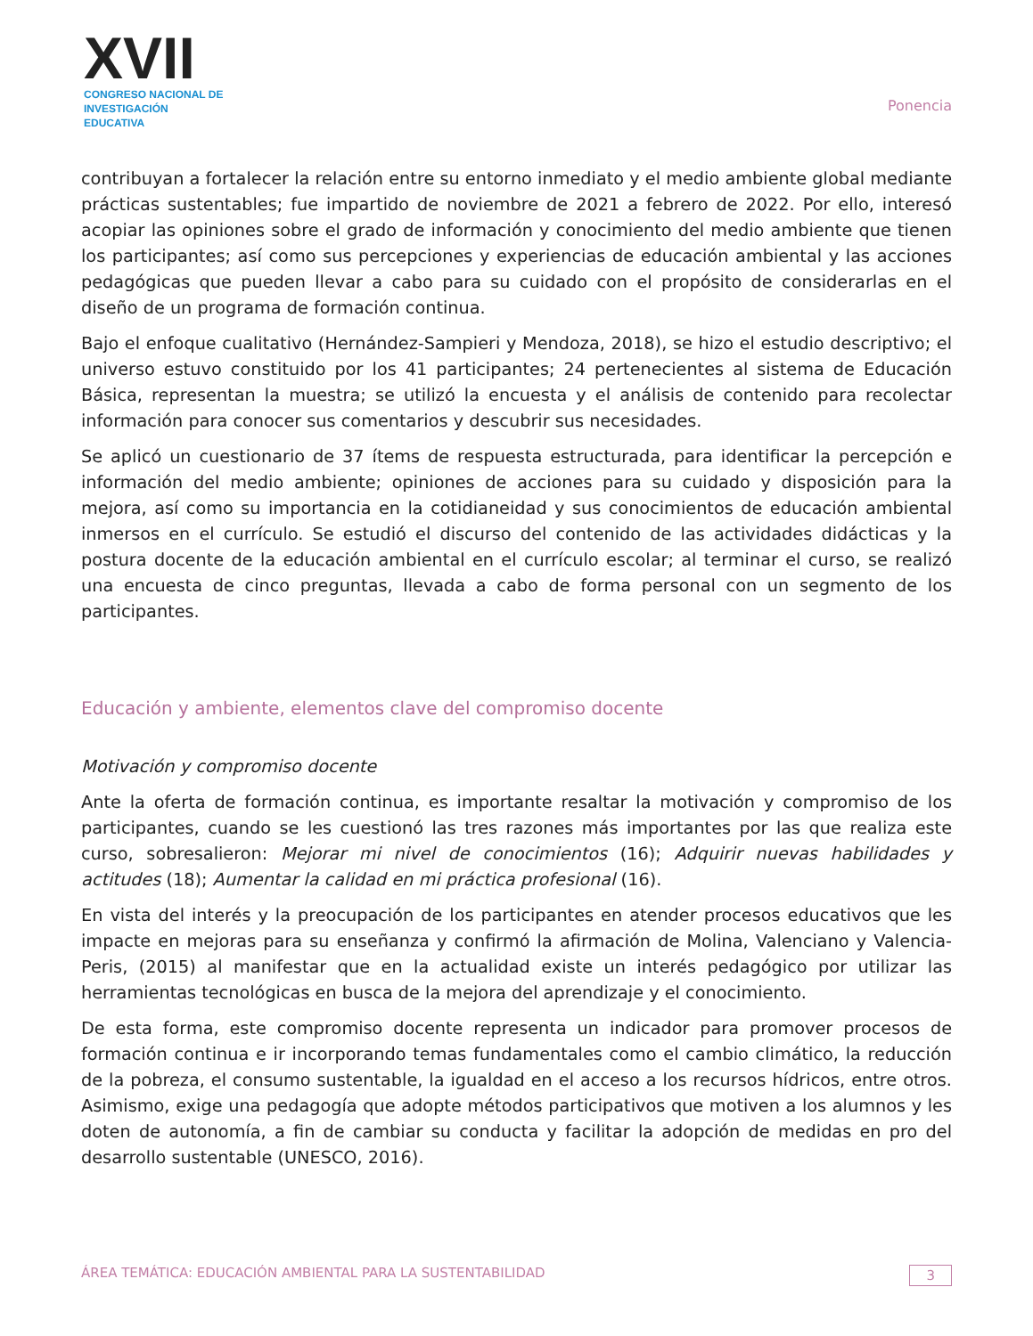XVII
CONGRESO NACIONAL DE
INVESTIGACIÓN EDUCATIVA
Ponencia
contribuyan a fortalecer la relación entre su entorno inmediato y el medio ambiente global mediante prácticas sustentables; fue impartido de noviembre de 2021 a febrero de 2022. Por ello, interesó acopiar las opiniones sobre el grado de información y conocimiento del medio ambiente que tienen los participantes; así como sus percepciones y experiencias de educación ambiental y las acciones pedagógicas que pueden llevar a cabo para su cuidado con el propósito de considerarlas en el diseño de un programa de formación continua.
Bajo el enfoque cualitativo (Hernández-Sampieri y Mendoza, 2018), se hizo el estudio descriptivo; el universo estuvo constituido por los 41 participantes; 24 pertenecientes al sistema de Educación Básica, representan la muestra; se utilizó la encuesta y el análisis de contenido para recolectar información para conocer sus comentarios y descubrir sus necesidades.
Se aplicó un cuestionario de 37 ítems de respuesta estructurada, para identificar la percepción e información del medio ambiente; opiniones de acciones para su cuidado y disposición para la mejora, así como su importancia en la cotidianeidad y sus conocimientos de educación ambiental inmersos en el currículo. Se estudió el discurso del contenido de las actividades didácticas y la postura docente de la educación ambiental en el currículo escolar; al terminar el curso, se realizó una encuesta de cinco preguntas, llevada a cabo de forma personal con un segmento de los participantes.
Educación y ambiente, elementos clave del compromiso docente
Motivación y compromiso docente
Ante la oferta de formación continua, es importante resaltar la motivación y compromiso de los participantes, cuando se les cuestionó las tres razones más importantes por las que realiza este curso, sobresalieron: Mejorar mi nivel de conocimientos (16); Adquirir nuevas habilidades y actitudes (18); Aumentar la calidad en mi práctica profesional (16).
En vista del interés y la preocupación de los participantes en atender procesos educativos que les impacte en mejoras para su enseñanza y confirmó la afirmación de Molina, Valenciano y Valencia-Peris, (2015) al manifestar que en la actualidad existe un interés pedagógico por utilizar las herramientas tecnológicas en busca de la mejora del aprendizaje y el conocimiento.
De esta forma, este compromiso docente representa un indicador para promover procesos de formación continua e ir incorporando temas fundamentales como el cambio climático, la reducción de la pobreza, el consumo sustentable, la igualdad en el acceso a los recursos hídricos, entre otros. Asimismo, exige una pedagogía que adopte métodos participativos que motiven a los alumnos y les doten de autonomía, a fin de cambiar su conducta y facilitar la adopción de medidas en pro del desarrollo sustentable (UNESCO, 2016).
ÁREA TEMÁTICA: EDUCACIÓN AMBIENTAL PARA LA SUSTENTABILIDAD 3